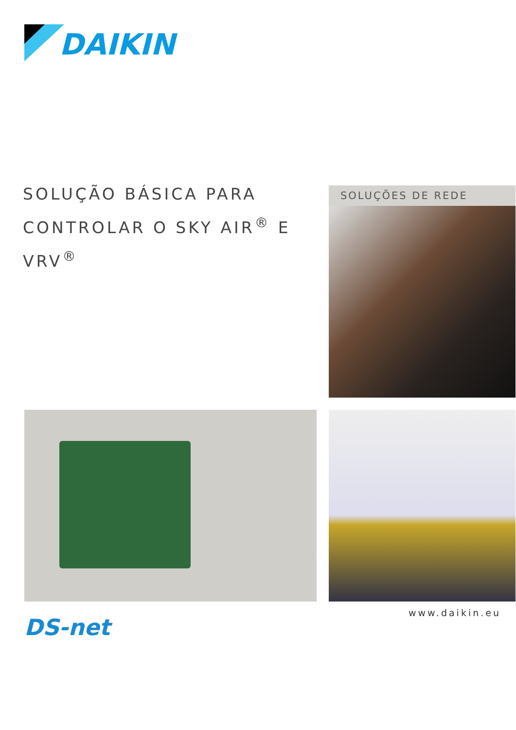DAIKIN
SOLUÇÃO BÁSICA PARA CONTROLAR O SKY AIR<sup>®</sup> E VRV<sup>®</sup>
SOLUÇÕES DE REDE
www.daikin.eu
DS-net